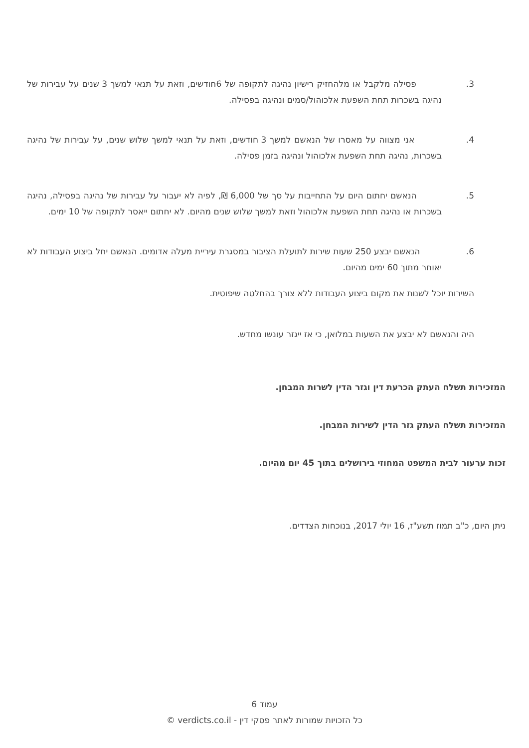3. פסילה מלקבל או מלהחזיק רישיון נהיגה לתקופה של 6חודשים, וזאת על תנאי למשך 3 שנים על עבירות של נהיגה בשכרות תחת השפעת אלכוהול/סמים ונהיגה בפסילה.
4. אני מצווה על מאסרו של הנאשם למשך 3 חודשים, וזאת על תנאי למשך שלוש שנים, על עבירות של נהיגה בשכרות, נהיגה תחת השפעת אלכוהול ונהיגה בזמן פסילה.
5. הנאשם יחתום היום על התחייבות על סך של 6,000 ₪, לפיה לא יעבור על עבירות של נהיגה בפסילה, נהיגה בשכרות או נהיגה תחת השפעת אלכוהול וזאת למשך שלוש שנים מהיום. לא יחתום ייאסר לתקופה של 10 ימים.
6. הנאשם יבצע 250 שעות שירות לתועלת הציבור במסגרת עיריית מעלה אדומים. הנאשם יחל ביצוע העבודות לא יאוחר מתוך 60 ימים מהיום.
השירות יוכל לשנות את מקום ביצוע העבודות ללא צורך בהחלטה שיפוטית.
היה והנאשם לא יבצע את השעות במלואן, כי אז ייגזר עונשו מחדש.
המזכירות תשלח העתק הכרעת דין וגזר הדין לשרות המבחן.
המזכירות תשלח העתק גזר הדין לשירות המבחן.
זכות ערעור לבית המשפט המחוזי בירושלים בתוך 45 יום מהיום.
ניתן היום, כ"ב תמוז תשע"ז, 16 יולי 2017, בנוכחות הצדדים.
עמוד 6
כל הזכויות שמורות לאתר פסקי דין - verdicts.co.il ©